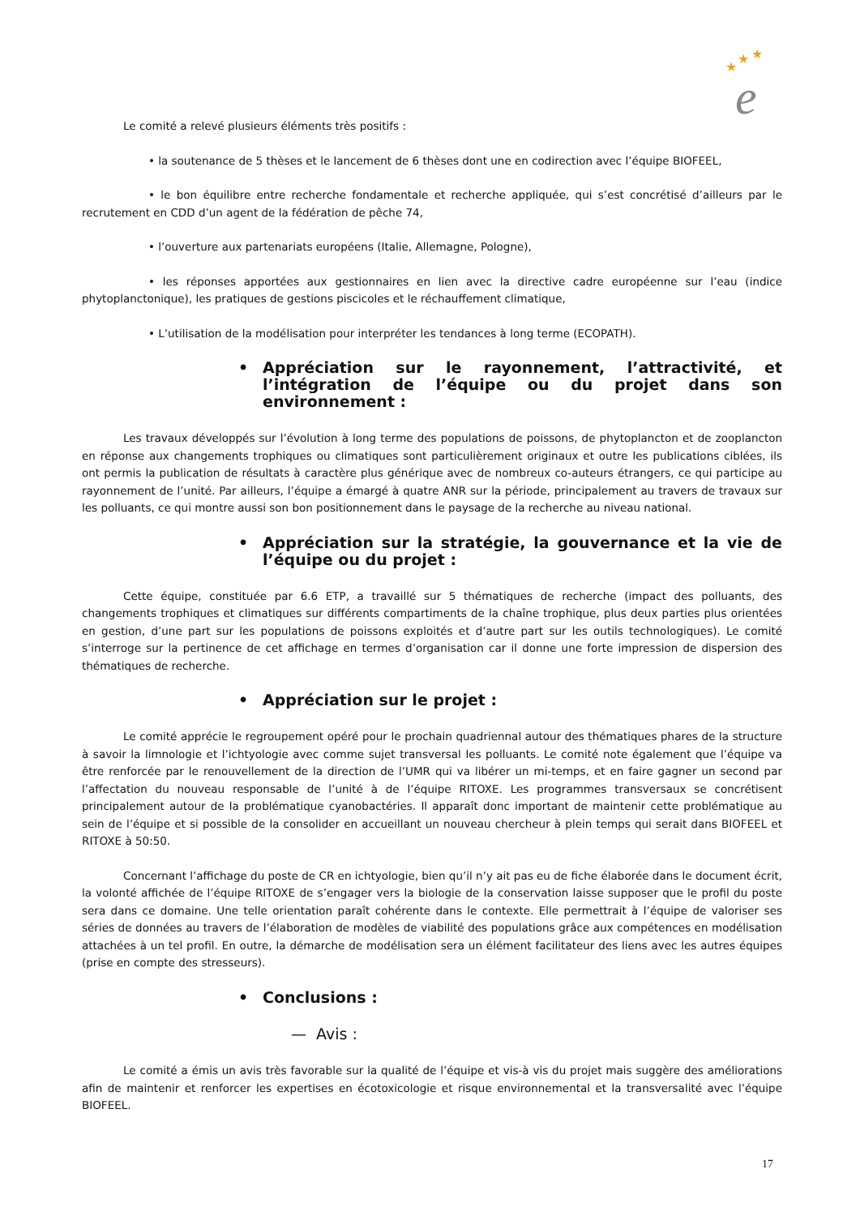★
★
★
e
Le comité a relevé plusieurs éléments très positifs :
• la soutenance de 5 thèses et le lancement de 6 thèses dont une en codirection avec l’équipe BIOFEEL,
• le bon équilibre entre recherche fondamentale et recherche appliquée, qui s’est concrétisé d’ailleurs par le recrutement en CDD d’un agent de la fédération de pêche 74,
• l’ouverture aux partenariats européens (Italie, Allemagne, Pologne),
• les réponses apportées aux gestionnaires en lien avec la directive cadre européenne sur l’eau (indice phytoplanctonique), les pratiques de gestions piscicoles et le réchauffement climatique,
• L’utilisation de la modélisation pour interpréter les tendances à long terme (ECOPATH).
• Appréciation sur le rayonnement, l’attractivité, et l’intégration de l’équipe ou du projet dans son environnement :
Les travaux développés sur l’évolution à long terme des populations de poissons, de phytoplancton et de zooplancton en réponse aux changements trophiques ou climatiques sont particulièrement originaux et outre les publications ciblées, ils ont permis la publication de résultats à caractère plus générique avec de nombreux co-auteurs étrangers, ce qui participe au rayonnement de l’unité. Par ailleurs, l’équipe a émargé à quatre ANR sur la période, principalement au travers de travaux sur les polluants, ce qui montre aussi son bon positionnement dans le paysage de la recherche au niveau national.
• Appréciation sur la stratégie, la gouvernance et la vie de l’équipe ou du projet :
Cette équipe, constituée par 6.6 ETP, a travaillé sur 5 thématiques de recherche (impact des polluants, des changements trophiques et climatiques sur différents compartiments de la chaîne trophique, plus deux parties plus orientées en gestion, d’une part sur les populations de poissons exploités et d’autre part sur les outils technologiques). Le comité s’interroge sur la pertinence de cet affichage en termes d’organisation car il donne une forte impression de dispersion des thématiques de recherche.
• Appréciation sur le projet :
Le comité apprécie le regroupement opéré pour le prochain quadriennal autour des thématiques phares de la structure à savoir la limnologie et l’ichtyologie avec comme sujet transversal les polluants. Le comité note également que l’équipe va être renforcée par le renouvellement de la direction de l’UMR qui va libérer un mi-temps, et en faire gagner un second par l’affectation du nouveau responsable de l’unité à de l’équipe RITOXE. Les programmes transversaux se concrétisent principalement autour de la problématique cyanobactéries. Il apparaît donc important de maintenir cette problématique au sein de l’équipe et si possible de la consolider en accueillant un nouveau chercheur à plein temps qui serait dans BIOFEEL et RITOXE à 50:50.
Concernant l’affichage du poste de CR en ichtyologie, bien qu’il n’y ait pas eu de fiche élaborée dans le document écrit, la volonté affichée de l’équipe RITOXE de s’engager vers la biologie de la conservation laisse supposer que le profil du poste sera dans ce domaine. Une telle orientation paraît cohérente dans le contexte. Elle permettrait à l’équipe de valoriser ses séries de données au travers de l’élaboration de modèles de viabilité des populations grâce aux compétences en modélisation attachées à un tel profil. En outre, la démarche de modélisation sera un élément facilitateur des liens avec les autres équipes (prise en compte des stresseurs).
• Conclusions :
— Avis :
Le comité a émis un avis très favorable sur la qualité de l’équipe et vis-à vis du projet mais suggère des améliorations afin de maintenir et renforcer les expertises en écotoxicologie et risque environnemental et la transversalité avec l’équipe BIOFEEL.
17